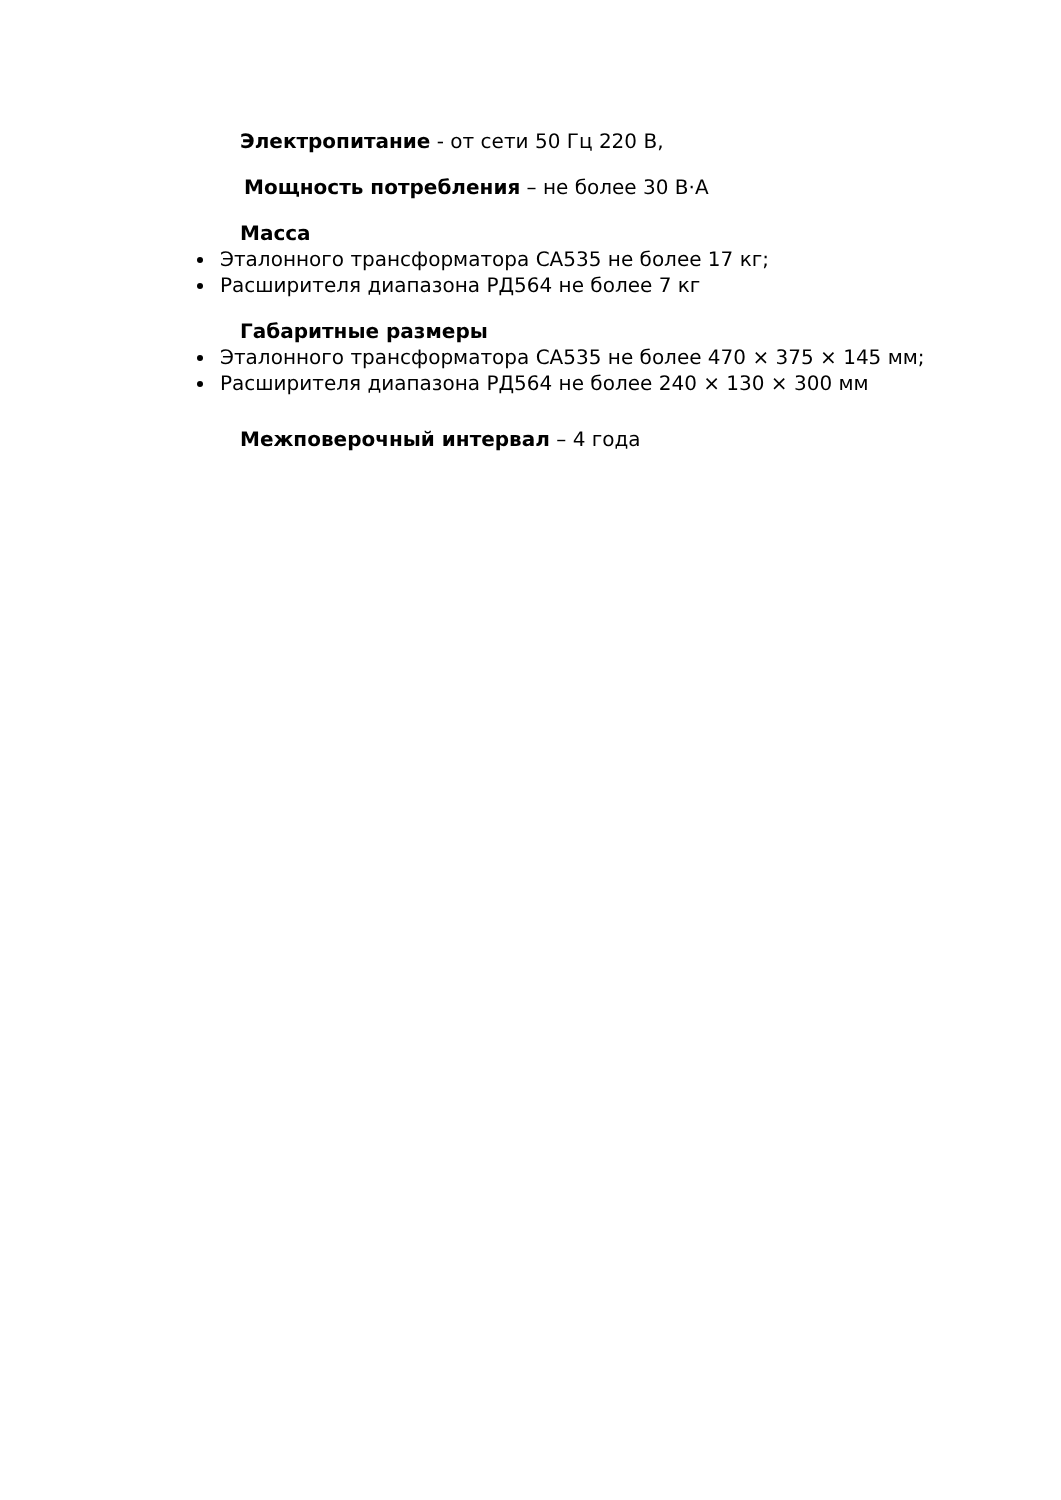Электропитание - от сети 50 Гц 220 В,
Мощность потребления – не более 30 В·А
Масса
Эталонного трансформатора СА535 не более 17 кг;
Расширителя диапазона РД564 не более 7 кг
Габаритные размеры
Эталонного трансформатора СА535 не более 470 × 375 × 145 мм;
Расширителя диапазона РД564 не более 240 × 130 × 300 мм
Межповерочный интервал – 4 года